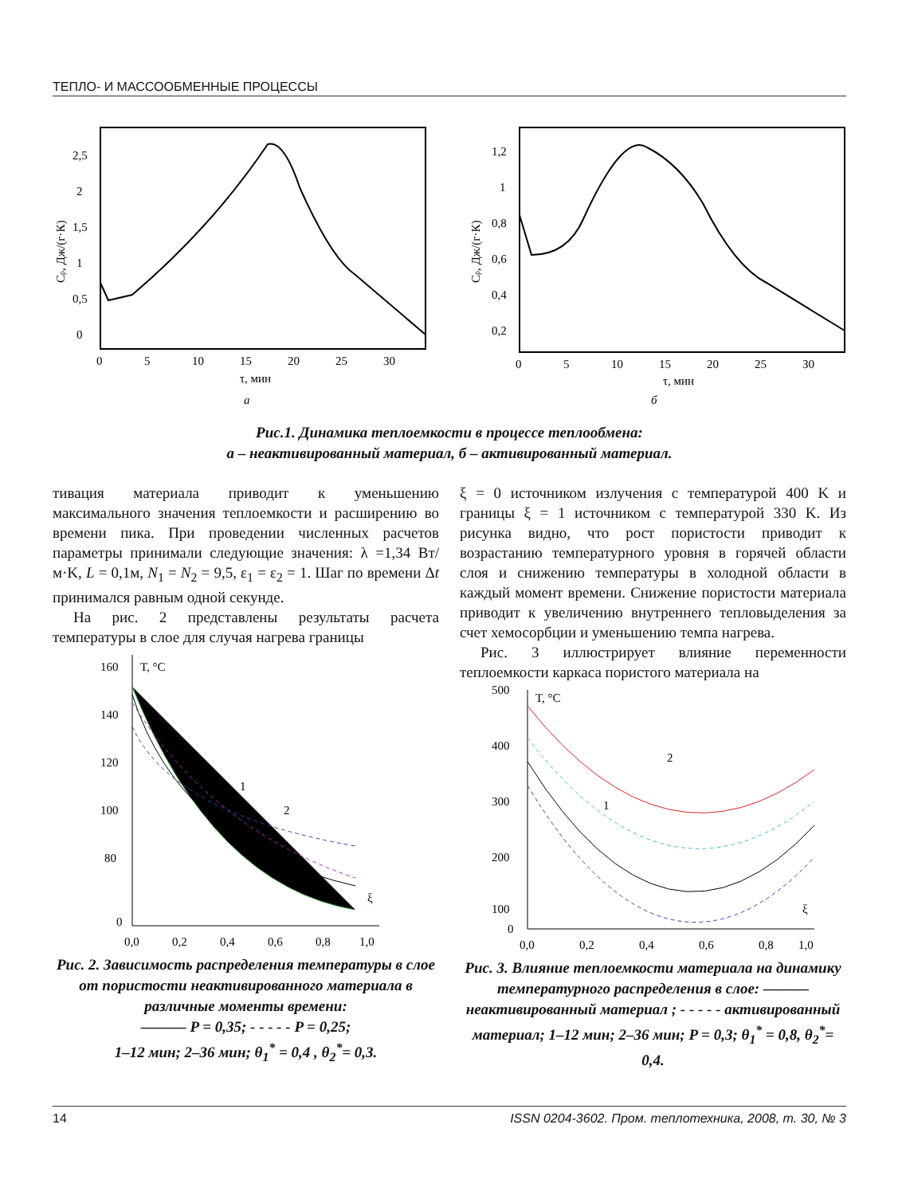ТЕПЛО- И МАССООБМЕННЫЕ ПРОЦЕССЫ
0
0,5
1
1,5
2
2,5
0
5
10
15
20
25
30
τ, мин
а
Cp, Дж/(г·К)
0,2
0,4
0,6
0,8
1
1,2
0
5
10
15
20
25
30
τ, мин
б
Cp, Дж/(г·К)
Рис.1. Динамика теплоемкости в процессе теплообмена:
а – неактивированный материал, б – активированный материал.
тивация материала приводит к уменьшению максимального значения теплоемкости и расширению во времени пика. При проведении численных расчетов параметры принимали следующие значения: λ =1,34 Вт/м·K, L = 0,1м, N<sub>1</sub> = N<sub>2</sub> = 9,5, ε<sub>1</sub> = ε<sub>2</sub> = 1. Шаг по времени Δt принимался равным одной секунде.
На рис. 2 представлены результаты расчета температуры в слое для случая нагрева границы
T, °C
160
140
120
100
80
0
0,0
0,2
0,4
0,6
0,8
1,0
ξ
1
2
Рис. 2. Зависимость распределения температуры в слое от пористости неактивированного материала в различные моменты времени:
——— P = 0,35; - - - - - P = 0,25;
1–12 мин; 2–36 мин; θ<sub>1</sub><sup>*</sup> = 0,4 , θ<sub>2</sub><sup>*</sup>= 0,3.
ξ = 0 источником излучения с температурой 400 K и границы ξ = 1 источником с температурой 330 K. Из рисунка видно, что рост пористости приводит к возрастанию температурного уровня в горячей области слоя и снижению температуры в холодной области в каждый момент времени. Снижение пористости материала приводит к увеличению внутреннего тепловыделения за счет хемосорбции и уменьшению темпа нагрева.
Рис. 3 иллюстрирует влияние переменности теплоемкости каркаса пористого материала на
T, °C
500
400
300
200
100
0
0,0
0,2
0,4
0,6
0,8
1,0
ξ
1
2
Рис. 3. Влияние теплоемкости материала на динамику температурного распределения в слое: ——— неактивированный материал ; - - - - - активированный материал; 1–12 мин; 2–36 мин; P = 0,3; θ<sub>1</sub><sup>*</sup> = 0,8, θ<sub>2</sub><sup>*</sup>= 0,4.
14 ISSN 0204-3602. Пром. теплотехника, 2008, т. 30, № 3